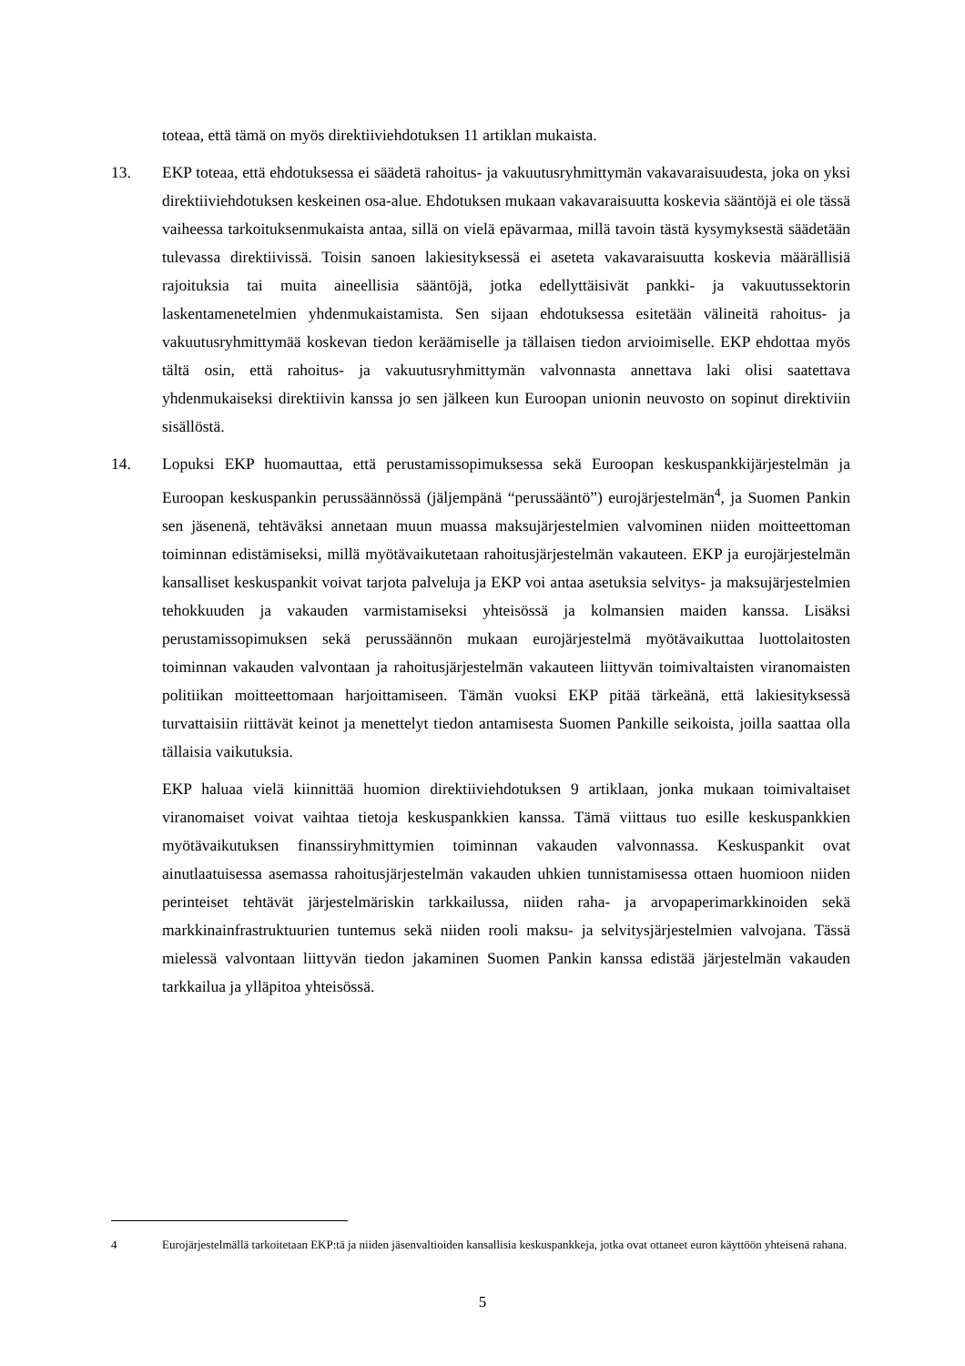toteaa, että tämä on myös direktiiviehdotuksen 11 artiklan mukaista.
13. EKP toteaa, että ehdotuksessa ei säädetä rahoitus- ja vakuutusryhmittymän vakavaraisuudesta, joka on yksi direktiiviehdotuksen keskeinen osa-alue. Ehdotuksen mukaan vakavaraisuutta koskevia sääntöjä ei ole tässä vaiheessa tarkoituksenmukaista antaa, sillä on vielä epävarmaa, millä tavoin tästä kysymyksestä säädetään tulevassa direktiivissä. Toisin sanoen lakiesityksessä ei aseteta vakavaraisuutta koskevia määrällisiä rajoituksia tai muita aineellisia sääntöjä, jotka edellyttäisivät pankki- ja vakuutussektorin laskentamenetelmien yhdenmukaistamista. Sen sijaan ehdotuksessa esitetään välineitä rahoitus- ja vakuutusryhmittymää koskevan tiedon keräämiselle ja tällaisen tiedon arvioimiselle. EKP ehdottaa myös tältä osin, että rahoitus- ja vakuutusryhmittymän valvonnasta annettava laki olisi saatettava yhdenmukaiseksi direktiivin kanssa jo sen jälkeen kun Euroopan unionin neuvosto on sopinut direktiviin sisällöstä.
14. Lopuksi EKP huomauttaa, että perustamissopimuksessa sekä Euroopan keskuspankkijärjestelmän ja Euroopan keskuspankin perussäännössä (jäljempänä “perussääntö”) eurojärjestelmän<sup>4</sup>, ja Suomen Pankin sen jäsenenä, tehtäväksi annetaan muun muassa maksujärjestelmien valvominen niiden moitteettoman toiminnan edistämiseksi, millä myötävaikutetaan rahoitusjärjestelmän vakauteen. EKP ja eurojärjestelmän kansalliset keskuspankit voivat tarjota palveluja ja EKP voi antaa asetuksia selvitys- ja maksujärjestelmien tehokkuuden ja vakauden varmistamiseksi yhteisössä ja kolmansien maiden kanssa. Lisäksi perustamissopimuksen sekä perussäännön mukaan eurojärjestelmä myötävaikuttaa luottolaitosten toiminnan vakauden valvontaan ja rahoitusjärjestelmän vakauteen liittyvän toimivaltaisten viranomaisten politiikan moitteettomaan harjoittamiseen. Tämän vuoksi EKP pitää tärkeänä, että lakiesityksessä turvattaisiin riittävät keinot ja menettelyt tiedon antamisesta Suomen Pankille seikoista, joilla saattaa olla tällaisia vaikutuksia.
EKP haluaa vielä kiinnittää huomion direktiiviehdotuksen 9 artiklaan, jonka mukaan toimivaltaiset viranomaiset voivat vaihtaa tietoja keskuspankkien kanssa. Tämä viittaus tuo esille keskuspankkien myötävaikutuksen finanssiryhmittymien toiminnan vakauden valvonnassa. Keskuspankit ovat ainutlaatuisessa asemassa rahoitusjärjestelmän vakauden uhkien tunnistamisessa ottaen huomioon niiden perinteiset tehtävät järjestelmäriskin tarkkailussa, niiden raha- ja arvopaperimarkkinoiden sekä markkinainfrastruktuurien tuntemus sekä niiden rooli maksu- ja selvitysjärjestelmien valvojana. Tässä mielessä valvontaan liittyvän tiedon jakaminen Suomen Pankin kanssa edistää järjestelmän vakauden tarkkailua ja ylläpitoa yhteisössä.
4 Eurojärjestelmällä tarkoitetaan EKP:tä ja niiden jäsenvaltioiden kansallisia keskuspankkeja, jotka ovat ottaneet euron käyttöön yhteisenä rahana.
5